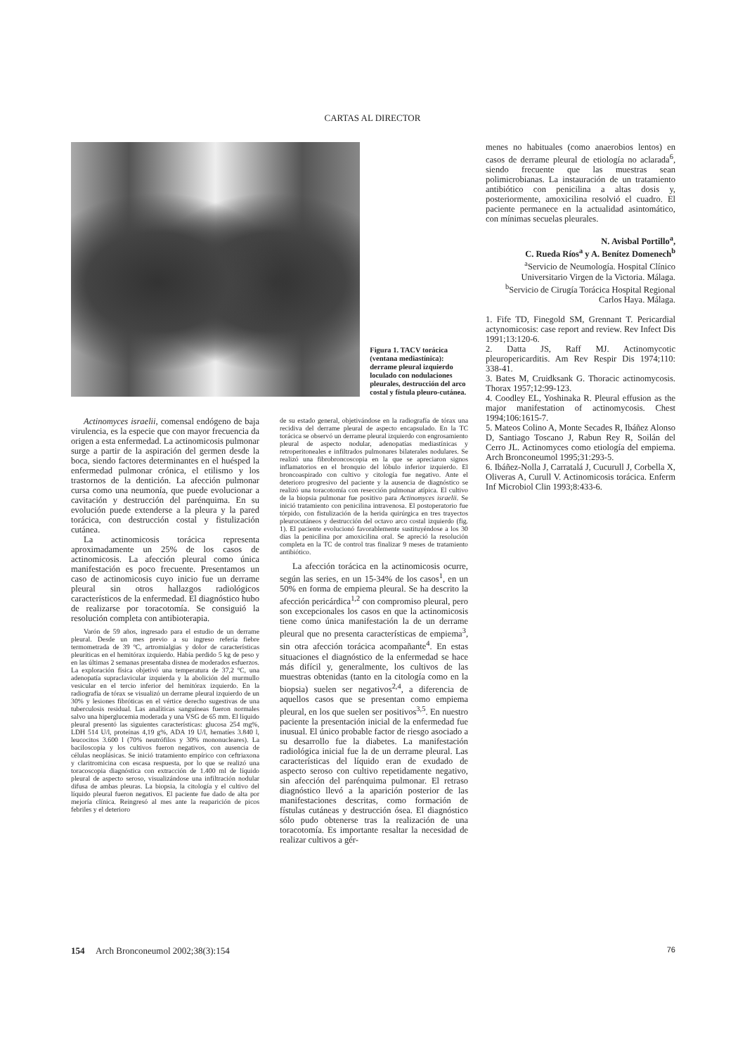CARTAS AL DIRECTOR
Figura 1. TACV torácica (ventana mediastínica): derrame pleural izquierdo loculado con nodulaciones pleurales, destrucción del arco costal y fístula pleuro-cutánea.
Actinomyces israelii, comensal endógeno de baja virulencia, es la especie que con mayor frecuencia da origen a esta enfermedad. La actinomicosis pulmonar surge a partir de la aspiración del germen desde la boca, siendo factores determinantes en el huésped la enfermedad pulmonar crónica, el etilismo y los trastornos de la dentición. La afección pulmonar cursa como una neumonía, que puede evolucionar a cavitación y destrucción del parénquima. En su evolución puede extenderse a la pleura y la pared torácica, con destrucción costal y fistulización cutánea.
La actinomicosis torácica representa aproximadamente un 25% de los casos de actinomicosis. La afección pleural como única manifestación es poco frecuente. Presentamos un caso de actinomicosis cuyo inicio fue un derrame pleural sin otros hallazgos radiológicos característicos de la enfermedad. El diagnóstico hubo de realizarse por toracotomía. Se consiguió la resolución completa con antibioterapia.
Varón de 59 años, ingresado para el estudio de un derrame pleural. Desde un mes previo a su ingreso refería fiebre termometrada de 39 ºC, artromialgias y dolor de características pleuríticas en el hemitórax izquierdo. Había perdido 5 kg de peso y en las últimas 2 semanas presentaba disnea de moderados esfuerzos. La exploración física objetivó una temperatura de 37,2 ºC, una adenopatía supraclavicular izquierda y la abolición del murmullo vesicular en el tercio inferior del hemitórax izquierdo. En la radiografía de tórax se visualizó un derrame pleural izquierdo de un 30% y lesiones fibróticas en el vértice derecho sugestivas de una tuberculosis residual. Las analíticas sanguíneas fueron normales salvo una hiperglucemia moderada y una VSG de 65 mm. El líquido pleural presentó las siguientes características: glucosa 254 mg%, LDH 514 U/l, proteínas 4,19 g%, ADA 19 U/l, hematíes 3.840 l, leucocitos 3.600 l (70% neutrófilos y 30% mononucleares). La baciloscopia y los cultivos fueron negativos, con ausencia de células neoplásicas. Se inició tratamiento empírico con ceftriaxona y claritromicina con escasa respuesta, por lo que se realizó una toracoscopia diagnóstica con extracción de 1.400 ml de líquido pleural de aspecto seroso, visualizándose una infiltración nodular difusa de ambas pleuras. La biopsia, la citología y el cultivo del líquido pleural fueron negativos. El paciente fue dado de alta por mejoría clínica. Reingresó al mes ante la reaparición de picos febriles y el deterioro
de su estado general, objetivándose en la radiografía de tórax una recidiva del derrame pleural de aspecto encapsulado. En la TC torácica se observó un derrame pleural izquierdo con engrosamiento pleural de aspecto nodular, adenopatías mediastínicas y retroperitoneales e infiltrados pulmonares bilaterales nodulares. Se realizó una fibrobroncoscopia en la que se apreciaron signos inflamatorios en el bronquio del lóbulo inferior izquierdo. El broncoaspirado con cultivo y citología fue negativo. Ante el deterioro progresivo del paciente y la ausencia de diagnóstico se realizó una toracotomía con resección pulmonar atípica. El cultivo de la biopsia pulmonar fue positivo para Actinomyces israelii. Se inició tratamiento con penicilina intravenosa. El postoperatorio fue tórpido, con fistulización de la herida quirúrgica en tres trayectos pleurocutáneos y destrucción del octavo arco costal izquierdo (fig. 1). El paciente evolucionó favorablemente sustituyéndose a los 30 días la penicilina por amoxicilina oral. Se apreció la resolución completa en la TC de control tras finalizar 9 meses de tratamiento antibiótico.
La afección torácica en la actinomicosis ocurre, según las series, en un 15-34% de los casos<sup>1</sup>, en un 50% en forma de empiema pleural. Se ha descrito la afección pericárdica<sup>1,2</sup> con compromiso pleural, pero son excepcionales los casos en que la actinomicosis tiene como única manifestación la de un derrame pleural que no presenta características de empiema<sup>3</sup>, sin otra afección torácica acompañante<sup>4</sup>. En estas situaciones el diagnóstico de la enfermedad se hace más difícil y, generalmente, los cultivos de las muestras obtenidas (tanto en la citología como en la biopsia) suelen ser negativos<sup>2,4</sup>, a diferencia de aquellos casos que se presentan como empiema pleural, en los que suelen ser positivos<sup>3,5</sup>. En nuestro paciente la presentación inicial de la enfermedad fue inusual. El único probable factor de riesgo asociado a su desarrollo fue la diabetes. La manifestación radiológica inicial fue la de un derrame pleural. Las características del líquido eran de exudado de aspecto seroso con cultivo repetidamente negativo, sin afección del parénquima pulmonar. El retraso diagnóstico llevó a la aparición posterior de las manifestaciones descritas, como formación de fístulas cutáneas y destrucción ósea. El diagnóstico sólo pudo obtenerse tras la realización de una toracotomía. Es importante resaltar la necesidad de realizar cultivos a gér-
menes no habituales (como anaerobios lentos) en casos de derrame pleural de etiología no aclarada<sup>6</sup>, siendo frecuente que las muestras sean polimicrobianas. La instauración de un tratamiento antibiótico con penicilina a altas dosis y, posteriormente, amoxicilina resolvió el cuadro. El paciente permanece en la actualidad asintomático, con mínimas secuelas pleurales.
N. Avisbal Portillo<sup>a</sup>,
C. Rueda Ríos<sup>a</sup> y A. Benítez Domenech<sup>b</sup>
<sup>a</sup> Servicio de Neumología. Hospital Clínico Universitario Virgen de la Victoria. Málaga.
<sup>b</sup> Servicio de Cirugía Torácica Hospital Regional Carlos Haya. Málaga.
1. Fife TD, Finegold SM, Grennant T. Pericardial actynomicosis: case report and review. Rev Infect Dis 1991;13:120-6.
2. Datta JS, Raff MJ. Actinomycotic pleuropericarditis. Am Rev Respir Dis 1974;110: 338-41.
3. Bates M, Cruidksank G. Thoracic actinomycosis. Thorax 1957;12:99-123.
4. Coodley EL, Yoshinaka R. Pleural effusion as the major manifestation of actinomycosis. Chest 1994;106:1615-7.
5. Mateos Colino A, Monte Secades R, Ibáñez Alonso D, Santiago Toscano J, Rabun Rey R, Soilán del Cerro JL. Actinomyces como etiología del empiema. Arch Bronconeumol 1995;31:293-5.
6. Ibáñez-Nolla J, Carratalá J, Cucurull J, Corbella X, Oliveras A, Curull V. Actinomicosis torácica. Enferm Inf Microbiol Clin 1993;8:433-6.
154 Arch Bronconeumol 2002;38(3):154 76